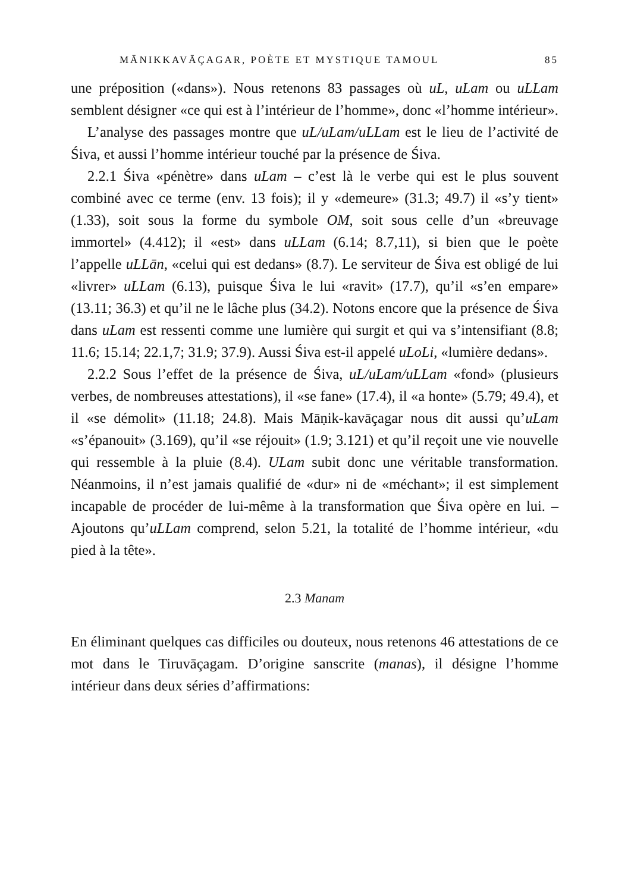MĀNIKKAVĀÇAGAR, POÈTE ET MYSTIQUE TAMOUL 85
une préposition («dans»). Nous retenons 83 passages où uL, uLam ou uLLam semblent désigner «ce qui est à l’intérieur de l’homme», donc «l’homme intérieur».
L’analyse des passages montre que uL/uLam/uLLam est le lieu de l’activité de Śiva, et aussi l’homme intérieur touché par la présence de Śiva.
2.2.1 Śiva «pénètre» dans uLam – c’est là le verbe qui est le plus souvent combiné avec ce terme (env. 13 fois); il y «demeure» (31.3; 49.7) il «s’y tient» (1.33), soit sous la forme du symbole OM, soit sous celle d’un «breuvage immortel» (4.412); il «est» dans uLLam (6.14; 8.7,11), si bien que le poète l’appelle uLLān, «celui qui est dedans» (8.7). Le serviteur de Śiva est obligé de lui «livrer» uLLam (6.13), puisque Śiva le lui «ravit» (17.7), qu’il «s’en empare» (13.11; 36.3) et qu’il ne le lâche plus (34.2). Notons encore que la présence de Śiva dans uLam est ressenti comme une lumière qui surgit et qui va s’intensifiant (8.8; 11.6; 15.14; 22.1,7; 31.9; 37.9). Aussi Śiva est-il appelé uLoLi, «lumière dedans».
2.2.2 Sous l’effet de la présence de Śiva, uL/uLam/uLLam «fond» (plusieurs verbes, de nombreuses attestations), il «se fane» (17.4), il «a honte» (5.79; 49.4), et il «se démolit» (11.18; 24.8). Mais Māṇik-kavāçagar nous dit aussi qu’uLam «s’épanouit» (3.169), qu’il «se réjouit» (1.9; 3.121) et qu’il reçoit une vie nouvelle qui ressemble à la pluie (8.4). ULam subit donc une véritable transformation. Néanmoins, il n’est jamais qualifié de «dur» ni de «méchant»; il est simplement incapable de procéder de lui-même à la transformation que Śiva opère en lui. – Ajoutons qu’uLLam comprend, selon 5.21, la totalité de l’homme intérieur, «du pied à la tête».
2.3 Manam
En éliminant quelques cas difficiles ou douteux, nous retenons 46 attestations de ce mot dans le Tiruvāçagam. D’origine sanscrite (manas), il désigne l’homme intérieur dans deux séries d’affirmations: